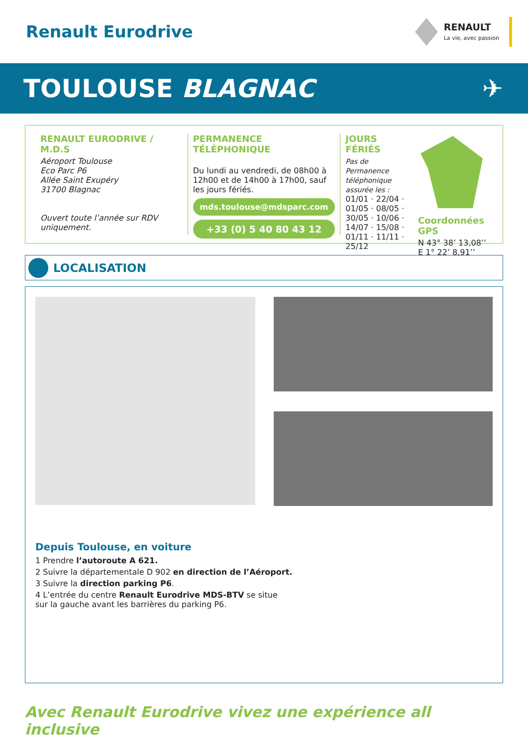Renault Eurodrive
RENAULT
La vie, avec passion
TOULOUSE BLAGNAC ✈
RENAULT EURODRIVE / M.D.S
Aéroport Toulouse
Eco Parc P6
Allée Saint Exupéry
31700 Blagnac
Ouvert toute l’année sur RDV uniquement.
PERMANENCE TÉLÉPHONIQUE
Du lundi au vendredi, de 08h00 à 12h00 et de 14h00 à 17h00, sauf les jours fériés.
mds.toulouse@mdsparc.com
+33 (0) 5 40 80 43 12
JOURS FÉRIÉS
Pas de Permanence téléphonique assurée les :
01/01 · 22/04 ·
01/05 · 08/05 ·
30/05 · 10/06 ·
14/07 · 15/08 ·
01/11 · 11/11 ·
25/12
Coordonnées GPS
N 43° 38’ 13,08’’
E 1° 22’ 8,91’’
LOCALISATION
Depuis Toulouse, en voiture
1 Prendre l’autoroute A 621.
2 Suivre la départementale D 902 en direction de l’Aéroport.
3 Suivre la direction parking P6.
4 L’entrée du centre Renault Eurodrive MDS-BTV se situe
sur la gauche avant les barrières du parking P6.
Avec Renault Eurodrive vivez une expérience all inclusive